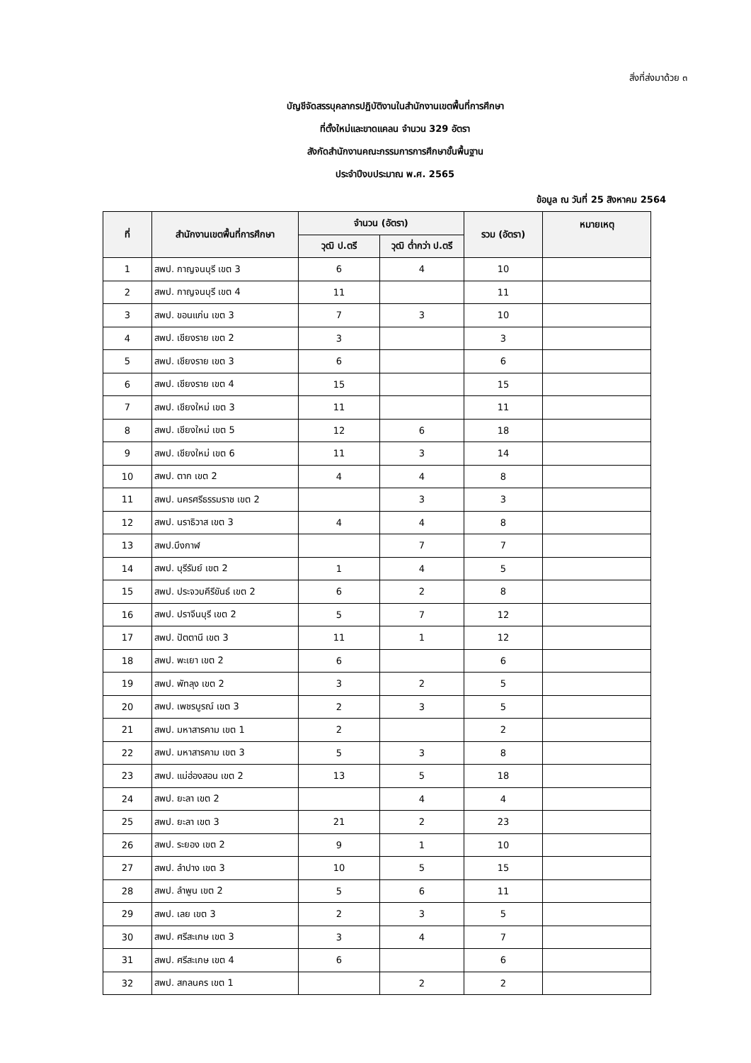สิ่งที่ส่งมาด้วย ๓
บัญชีจัดสรรบุคลากรปฏิบัติงานในสำนักงานเขตพื้นที่การศึกษา
ที่ตั้งใหม่และขาดแคลน จำนวน 329 อัตรา
สังกัดสำนักงานคณะกรรมการการศึกษาขั้นพื้นฐาน
ประจำปีงบประมาณ พ.ศ. 2565
ข้อมูล ณ วันที่ 25 สิงหาคม 2564
| ที่ | สำนักงานเขตพื้นที่การศึกษา | จำนวน (อัตรา) | | รวม (อัตรา) | หมายเหตุ |
| --- | --- | --- | --- | --- | --- |
| | | วุฒิ ป.ตรี | วุฒิ ต่ำกว่า ป.ตรี | | |
| 1 | สพป. กาญจนบุรี เขต 3 | 6 | 4 | 10 | |
| 2 | สพป. กาญจนบุรี เขต 4 | 11 | | 11 | |
| 3 | สพป. ขอนแก่น เขต 3 | 7 | 3 | 10 | |
| 4 | สพป. เชียงราย เขต 2 | 3 | | 3 | |
| 5 | สพป. เชียงราย เขต 3 | 6 | | 6 | |
| 6 | สพป. เชียงราย เขต 4 | 15 | | 15 | |
| 7 | สพป. เชียงใหม่ เขต 3 | 11 | | 11 | |
| 8 | สพป. เชียงใหม่ เขต 5 | 12 | 6 | 18 | |
| 9 | สพป. เชียงใหม่ เขต 6 | 11 | 3 | 14 | |
| 10 | สพป. ตาก เขต 2 | 4 | 4 | 8 | |
| 11 | สพป. นครศรีธรรมราช เขต 2 | | 3 | 3 | |
| 12 | สพป. นราธิวาส เขต 3 | 4 | 4 | 8 | |
| 13 | สพป.บึงกาฬ | | 7 | 7 | |
| 14 | สพป. บุรีรัมย์ เขต 2 | 1 | 4 | 5 | |
| 15 | สพป. ประจวบคีรีขันธ์ เขต 2 | 6 | 2 | 8 | |
| 16 | สพป. ปราจีนบุรี เขต 2 | 5 | 7 | 12 | |
| 17 | สพป. ปัตตานี เขต 3 | 11 | 1 | 12 | |
| 18 | สพป. พะเยา เขต 2 | 6 | | 6 | |
| 19 | สพป. พัทลุง เขต 2 | 3 | 2 | 5 | |
| 20 | สพป. เพชรบูรณ์ เขต 3 | 2 | 3 | 5 | |
| 21 | สพป. มหาสารคาม เขต 1 | 2 | | 2 | |
| 22 | สพป. มหาสารคาม เขต 3 | 5 | 3 | 8 | |
| 23 | สพป. แม่ฮ่องสอน เขต 2 | 13 | 5 | 18 | |
| 24 | สพป. ยะลา เขต 2 | | 4 | 4 | |
| 25 | สพป. ยะลา เขต 3 | 21 | 2 | 23 | |
| 26 | สพป. ระยอง เขต 2 | 9 | 1 | 10 | |
| 27 | สพป. ลำปาง เขต 3 | 10 | 5 | 15 | |
| 28 | สพป. ลำพูน เขต 2 | 5 | 6 | 11 | |
| 29 | สพป. เลย เขต 3 | 2 | 3 | 5 | |
| 30 | สพป. ศรีสะเกษ เขต 3 | 3 | 4 | 7 | |
| 31 | สพป. ศรีสะเกษ เขต 4 | 6 | | 6 | |
| 32 | สพป. สกลนคร เขต 1 | | 2 | 2 | |